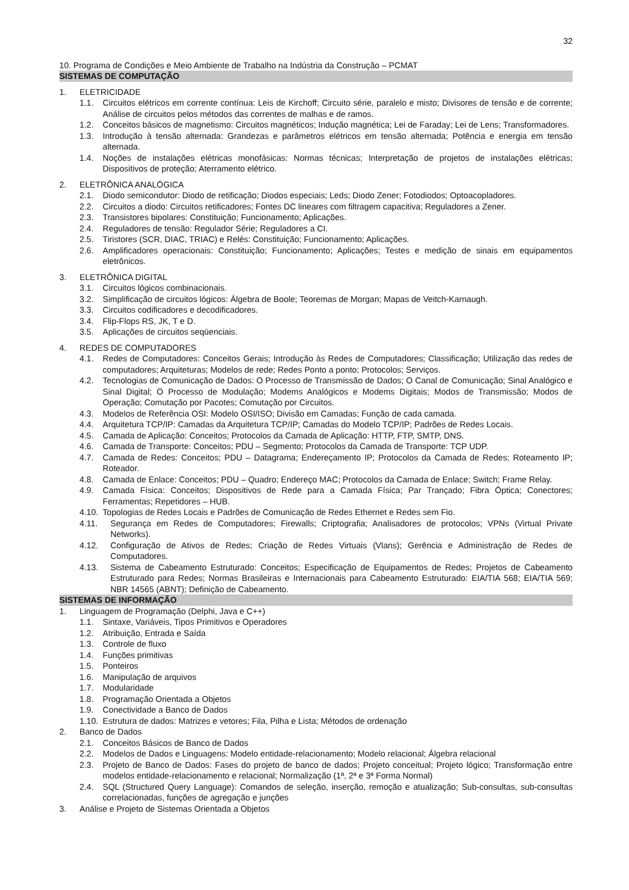32
10. Programa de Condições e Meio Ambiente de Trabalho na Indústria da Construção – PCMAT
SISTEMAS DE COMPUTAÇÃO
1. ELETRICIDADE
1.1. Circuitos elétricos em corrente contínua: Leis de Kirchoff; Circuito série, paralelo e misto; Divisores de tensão e de corrente; Análise de circuitos pelos métodos das correntes de malhas e de ramos.
1.2. Conceitos básicos de magnetismo: Circuitos magnéticos; Indução magnética; Lei de Faraday; Lei de Lens; Transformadores.
1.3. Introdução à tensão alternada: Grandezas e parâmetros elétricos em tensão alternada; Potência e energia em tensão alternada.
1.4. Noções de instalações elétricas monofásicas: Normas técnicas; Interpretação de projetos de instalações elétricas; Dispositivos de proteção; Aterramento elétrico.
2. ELETRÔNICA ANALÓGICA
2.1. Diodo semicondutor: Diodo de retificação; Diodos especiais; Leds; Diodo Zener; Fotodiodos; Optoacopladores.
2.2. Circuitos a diodo: Circuitos retificadores; Fontes DC lineares com filtragem capacitiva; Reguladores a Zener.
2.3. Transistores bipolares: Constituição; Funcionamento; Aplicações.
2.4. Reguladores de tensão: Regulador Série; Reguladores a CI.
2.5. Tiristores (SCR, DIAC, TRIAC) e Relés: Constituição; Funcionamento; Aplicações.
2.6. Amplificadores operacionais: Constituição; Funcionamento; Aplicações; Testes e medição de sinais em equipamentos eletrônicos.
3. ELETRÔNICA DIGITAL
3.1. Circuitos lógicos combinacionais.
3.2. Simplificação de circuitos lógicos: Álgebra de Boole; Teoremas de Morgan; Mapas de Veitch-Karnaugh.
3.3. Circuitos codificadores e decodificadores.
3.4. Flip-Flops RS, JK, T e D.
3.5. Aplicações de circuitos seqüenciais.
4. REDES DE COMPUTADORES
4.1. Redes de Computadores: Conceitos Gerais; Introdução às Redes de Computadores; Classificação; Utilização das redes de computadores; Arquiteturas; Modelos de rede; Redes Ponto a ponto; Protocolos; Serviços.
4.2. Tecnologias de Comunicação de Dados: O Processo de Transmissão de Dados; O Canal de Comunicação; Sinal Analógico e Sinal Digital; O Processo de Modulação; Modems Analógicos e Modems Digitais; Modos de Transmissão; Modos de Operação; Comutação por Pacotes; Comutação por Circuitos.
4.3. Modelos de Referência OSI: Modelo OSI/ISO; Divisão em Camadas; Função de cada camada.
4.4. Arquitetura TCP/IP: Camadas da Arquitetura TCP/IP; Camadas do Modelo TCP/IP; Padrões de Redes Locais.
4.5. Camada de Aplicação: Conceitos; Protocolos da Camada de Aplicação: HTTP, FTP, SMTP, DNS.
4.6. Camada de Transporte: Conceitos; PDU – Segmento; Protocolos da Camada de Transporte: TCP UDP.
4.7. Camada de Redes: Conceitos; PDU – Datagrama; Endereçamento IP; Protocolos da Camada de Redes; Roteamento IP; Roteador.
4.8. Camada de Enlace: Conceitos; PDU – Quadro; Endereço MAC; Protocolos da Camada de Enlace; Switch; Frame Relay.
4.9. Camada Física: Conceitos; Dispositivos de Rede para a Camada Física; Par Trançado; Fibra Óptica; Conectores; Ferramentas; Repetidores – HUB.
4.10. Topologias de Redes Locais e Padrões de Comunicação de Redes Ethernet e Redes sem Fio.
4.11. Segurança em Redes de Computadores; Firewalls; Criptografia; Analisadores de protocolos; VPNs (Virtual Private Networks).
4.12. Configuração de Ativos de Redes; Criação de Redes Virtuais (Vlans); Gerência e Administração de Redes de Computadores.
4.13. Sistema de Cabeamento Estruturado: Conceitos; Especificação de Equipamentos de Redes; Projetos de Cabeamento Estruturado para Redes; Normas Brasileiras e Internacionais para Cabeamento Estruturado: EIA/TIA 568; EIA/TIA 569; NBR 14565 (ABNT); Definição de Cabeamento.
SISTEMAS DE INFORMAÇÃO
1. Linguagem de Programação (Delphi, Java e C++)
1.1. Sintaxe, Variáveis, Tipos Primitivos e Operadores
1.2. Atribuição, Entrada e Saída
1.3. Controle de fluxo
1.4. Funções primitivas
1.5. Ponteiros
1.6. Manipulação de arquivos
1.7. Modularidade
1.8. Programação Orientada a Objetos
1.9. Conectividade a Banco de Dados
1.10. Estrutura de dados: Matrizes e vetores; Fila, Pilha e Lista; Métodos de ordenação
2. Banco de Dados
2.1. Conceitos Básicos de Banco de Dados
2.2. Modelos de Dados e Linguagens: Modelo entidade-relacionamento; Modelo relacional; Álgebra relacional
2.3. Projeto de Banco de Dados: Fases do projeto de banco de dados; Projeto conceitual; Projeto lógico; Transformação entre modelos entidade-relacionamento e relacional; Normalização (1ª, 2ª e 3ª Forma Normal)
2.4. SQL (Structured Query Language): Comandos de seleção, inserção, remoção e atualização; Sub-consultas, sub-consultas correlacionadas, funções de agregação e junções
3. Análise e Projeto de Sistemas Orientada a Objetos